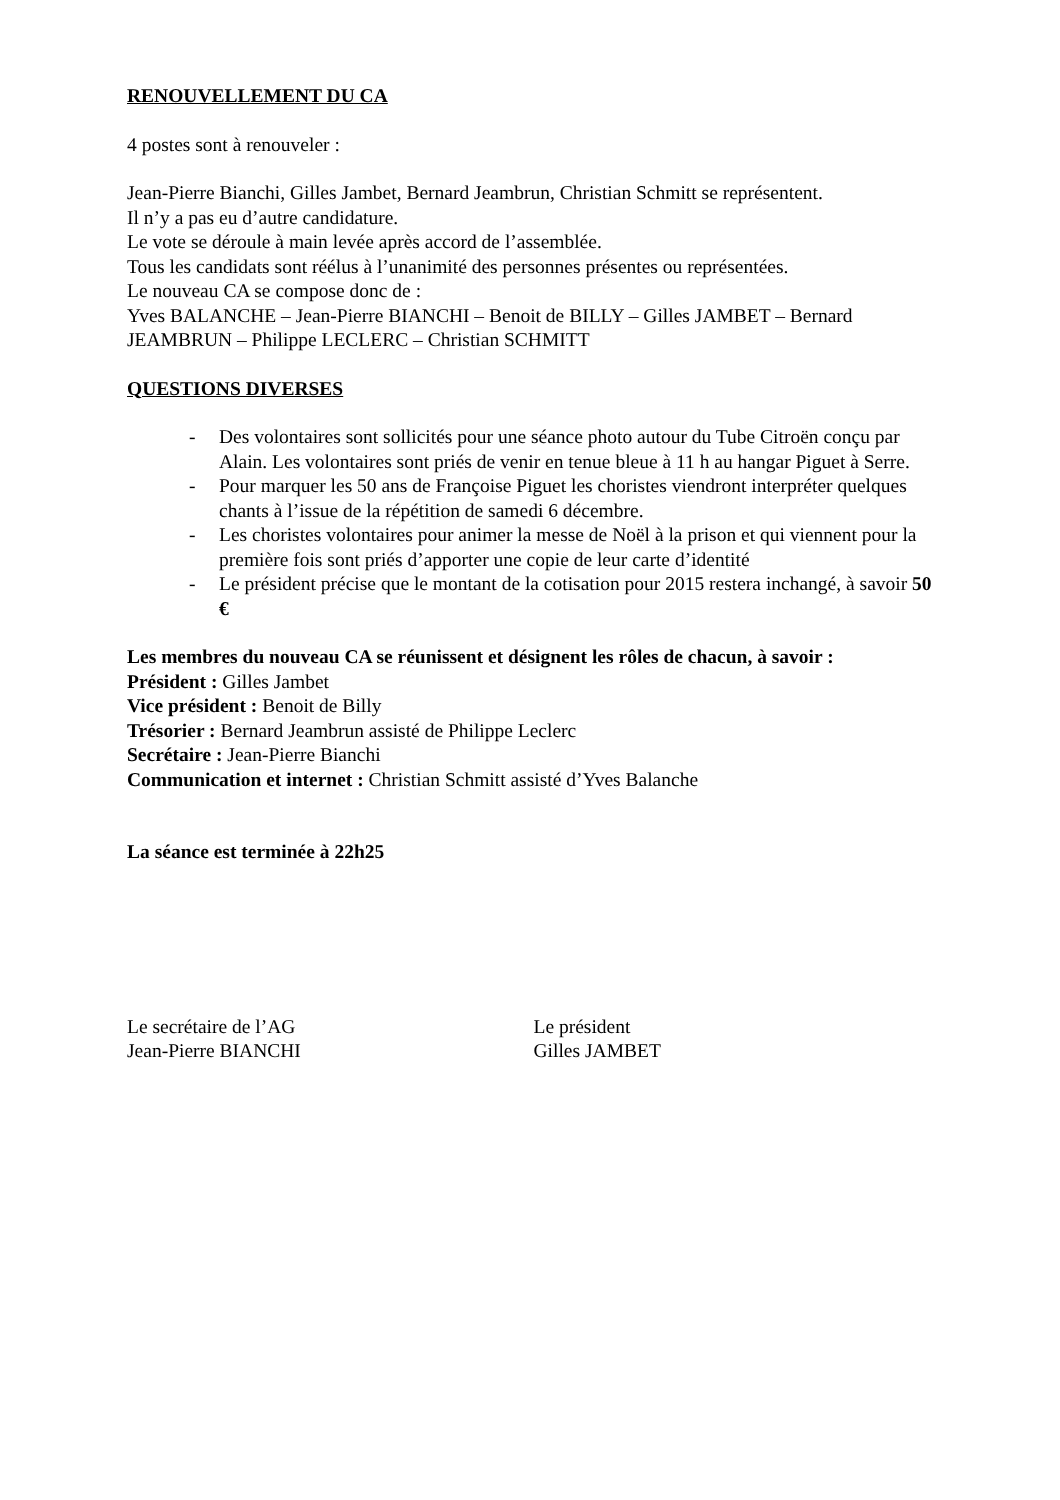RENOUVELLEMENT DU CA
4 postes sont à renouveler :
Jean-Pierre Bianchi, Gilles Jambet, Bernard Jeambrun, Christian Schmitt se représentent.
Il n’y a pas eu d’autre candidature.
Le vote se déroule à main levée après accord de l’assemblée.
Tous les candidats sont réélus à l’unanimité des personnes présentes ou représentées.
Le nouveau CA se compose donc de :
Yves BALANCHE – Jean-Pierre BIANCHI – Benoit de BILLY – Gilles JAMBET – Bernard JEAMBRUN – Philippe LECLERC – Christian SCHMITT
QUESTIONS DIVERSES
- Des volontaires sont sollicités pour une séance photo autour du Tube Citroën conçu par Alain. Les volontaires sont priés de venir en tenue bleue à 11 h au hangar Piguet à Serre.
- Pour marquer les 50 ans de Françoise Piguet les choristes viendront interpréter quelques chants à l’issue de la répétition de samedi 6 décembre.
- Les choristes volontaires pour animer la messe de Noël à la prison et qui viennent pour la première fois sont priés d’apporter une copie de leur carte d’identité
- Le président précise que le montant de la cotisation pour 2015 restera inchangé, à savoir 50 €
Les membres du nouveau CA se réunissent et désignent les rôles de chacun, à savoir :
Président : Gilles Jambet
Vice président : Benoit de Billy
Trésorier : Bernard Jeambrun assisté de Philippe Leclerc
Secrétaire : Jean-Pierre Bianchi
Communication et internet : Christian Schmitt assisté d’Yves Balanche
La séance est terminée à 22h25
Le secrétaire de l’AG
Jean-Pierre BIANCHI
Le président
Gilles JAMBET